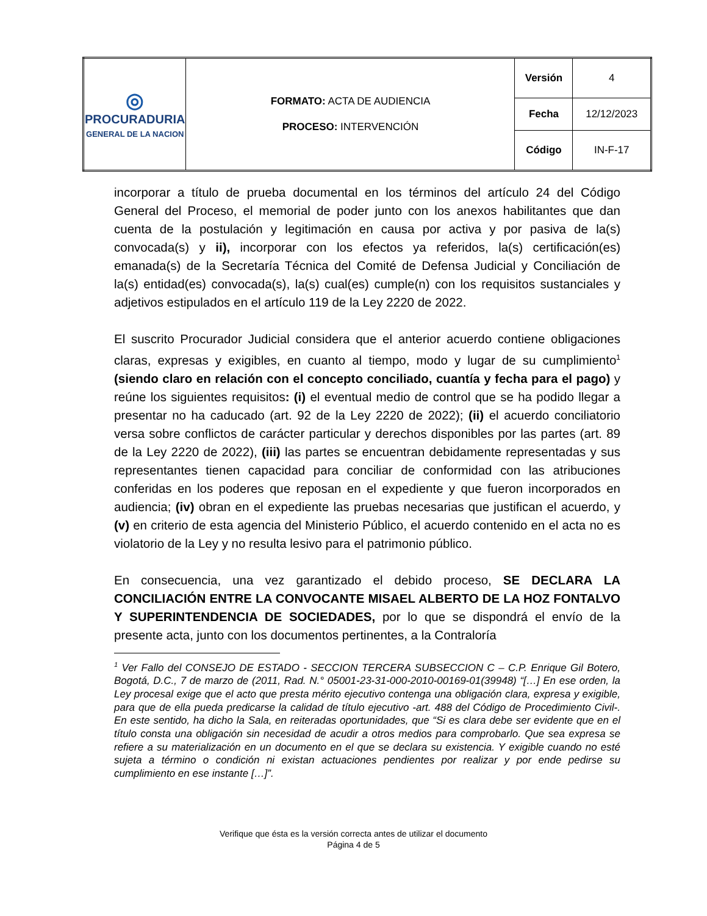| ◎ PROCURADURIA GENERAL DE LA NACION | FORMATO: ACTA DE AUDIENCIA PROCESO: INTERVENCIÓN | Versión | 4 |
| | | Fecha | 12/12/2023 |
| | | Código | IN-F-17 |
incorporar a título de prueba documental en los términos del artículo 24 del Código General del Proceso, el memorial de poder junto con los anexos habilitantes que dan cuenta de la postulación y legitimación en causa por activa y por pasiva de la(s) convocada(s) y ii), incorporar con los efectos ya referidos, la(s) certificación(es) emanada(s) de la Secretaría Técnica del Comité de Defensa Judicial y Conciliación de la(s) entidad(es) convocada(s), la(s) cual(es) cumple(n) con los requisitos sustanciales y adjetivos estipulados en el artículo 119 de la Ley 2220 de 2022.
El suscrito Procurador Judicial considera que el anterior acuerdo contiene obligaciones claras, expresas y exigibles, en cuanto al tiempo, modo y lugar de su cumplimiento<sup>1</sup> (siendo claro en relación con el concepto conciliado, cuantía y fecha para el pago) y reúne los siguientes requisitos: (i) el eventual medio de control que se ha podido llegar a presentar no ha caducado (art. 92 de la Ley 2220 de 2022); (ii) el acuerdo conciliatorio versa sobre conflictos de carácter particular y derechos disponibles por las partes (art. 89 de la Ley 2220 de 2022), (iii) las partes se encuentran debidamente representadas y sus representantes tienen capacidad para conciliar de conformidad con las atribuciones conferidas en los poderes que reposan en el expediente y que fueron incorporados en audiencia; (iv) obran en el expediente las pruebas necesarias que justifican el acuerdo, y (v) en criterio de esta agencia del Ministerio Público, el acuerdo contenido en el acta no es violatorio de la Ley y no resulta lesivo para el patrimonio público.
En consecuencia, una vez garantizado el debido proceso, SE DECLARA LA CONCILIACIÓN ENTRE LA CONVOCANTE MISAEL ALBERTO DE LA HOZ FONTALVO Y SUPERINTENDENCIA DE SOCIEDADES, por lo que se dispondrá el envío de la presente acta, junto con los documentos pertinentes, a la Contraloría
<sup>1</sup> Ver Fallo del CONSEJO DE ESTADO - SECCION TERCERA SUBSECCION C – C.P. Enrique Gil Botero, Bogotá, D.C., 7 de marzo de (2011, Rad. N.° 05001-23-31-000-2010-00169-01(39948) “[…] En ese orden, la Ley procesal exige que el acto que presta mérito ejecutivo contenga una obligación clara, expresa y exigible, para que de ella pueda predicarse la calidad de título ejecutivo -art. 488 del Código de Procedimiento Civil-. En este sentido, ha dicho la Sala, en reiteradas oportunidades, que “Si es clara debe ser evidente que en el título consta una obligación sin necesidad de acudir a otros medios para comprobarlo. Que sea expresa se refiere a su materialización en un documento en el que se declara su existencia. Y exigible cuando no esté sujeta a término o condición ni existan actuaciones pendientes por realizar y por ende pedirse su cumplimiento en ese instante […]”.
Verifique que ésta es la versión correcta antes de utilizar el documento
Página 4 de 5